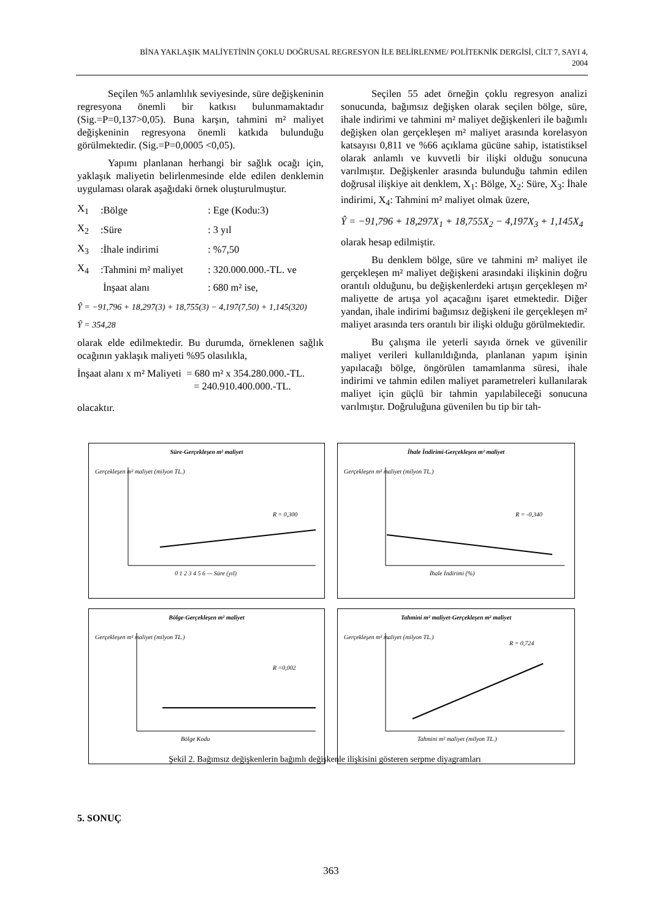BİNA YAKLAŞIK MALİYETİNİN ÇOKLU DOĞRUSAL REGRESYON İLE BELİRLENME/ POLİTEKNİK DERGİSİ, CİLT 7, SAYI 4,
2004
Seçilen %5 anlamlılık seviyesinde, süre değişkeninin regresyona önemli bir katkısı bulunmamaktadır (Sig.=P=0,137>0,05). Buna karşın, tahmini m² maliyet değişkeninin regresyona önemli katkıda bulunduğu görülmektedir. (Sig.=P=0,0005 <0,05).
Yapımı planlanan herhangi bir sağlık ocağı için, yaklaşık maliyetin belirlenmesinde elde edilen denklemin uygulaması olarak aşağıdaki örnek oluşturulmuştur.
| X<sub>1</sub> | :Bölge | : Ege (Kodu:3) |
| X<sub>2</sub> | :Süre | : 3 yıl |
| X<sub>3</sub> | :İhale indirimi | : %7,50 |
| X<sub>4</sub> | :Tahmini m² maliyet | : 320.000.000.-TL. ve |
| | İnşaat alanı | : 680 m² ise, |
Ŷ = −91,796 + 18,297(3) + 18,755(3) − 4,197(7,50) + 1,145(320)
Ŷ = 354,28
olarak elde edilmektedir. Bu durumda, örneklenen sağlık ocağının yaklaşık maliyeti %95 olasılıkla,
İnşaat alanı x m² Maliyeti = 680 m² x 354.280.000.-TL.
= 240.910.400.000.-TL.
olacaktır.
Seçilen 55 adet örneğin çoklu regresyon analizi sonucunda, bağımsız değişken olarak seçilen bölge, süre, ihale indirimi ve tahmini m² maliyet değişkenleri ile bağımlı değişken olan gerçekleşen m² maliyet arasında korelasyon katsayısı 0,811 ve %66 açıklama gücüne sahip, istatistiksel olarak anlamlı ve kuvvetli bir ilişki olduğu sonucuna varılmıştır. Değişkenler arasında bulunduğu tahmin edilen doğrusal ilişkiye ait denklem, X<sub>1</sub>: Bölge, X<sub>2</sub>: Süre, X<sub>3</sub>: İhale indirimi, X<sub>4</sub>: Tahmini m² maliyet olmak üzere,
Ŷ = −91,796 + 18,297X<sub>1</sub> + 18,755X<sub>2</sub> − 4,197X<sub>3</sub> + 1,145X<sub>4</sub>
olarak hesap edilmiştir.
Bu denklem bölge, süre ve tahmini m² maliyet ile gerçekleşen m² maliyet değişkeni arasındaki ilişkinin doğru orantılı olduğunu, bu değişkenlerdeki artışın gerçekleşen m² maliyette de artışa yol açacağını işaret etmektedir. Diğer yandan, ihale indirimi bağımsız değişkeni ile gerçekleşen m² maliyet arasında ters orantılı bir ilişki olduğu görülmektedir.
Bu çalışma ile yeterli sayıda örnek ve güvenilir maliyet verileri kullanıldığında, planlanan yapım işinin yapılacağı bölge, öngörülen tamamlanma süresi, ihale indirimi ve tahmin edilen maliyet parametreleri kullanılarak maliyet için güçlü bir tahmin yapılabileceği sonucuna varılmıştır. Doğruluğuna güvenilen bu tip bir tah-
Süre-Gerçekleşen m² maliyet
R = 0,300
0 1 2 3 4 5 6 — Süre (yıl)
Gerçekleşen m² maliyet (milyon TL.)
İhale İndirimi-Gerçekleşen m² maliyet
R = -0,340
İhale İndirimi (%)
Gerçekleşen m² maliyet (milyon TL.)
Bölge-Gerçekleşen m² maliyet
R =0,002
Bölge Kodu
Gerçekleşen m² maliyet (milyon TL.)
Tahmini m² maliyet-Gerçekleşen m² maliyet
R = 0,724
Tahmini m² maliyet (milyon TL.)
Gerçekleşen m² maliyet (milyon TL.)
Şekil 2. Bağımsız değişkenlerin bağımlı değişkenle ilişkisini gösteren serpme diyagramları
5. SONUÇ
363